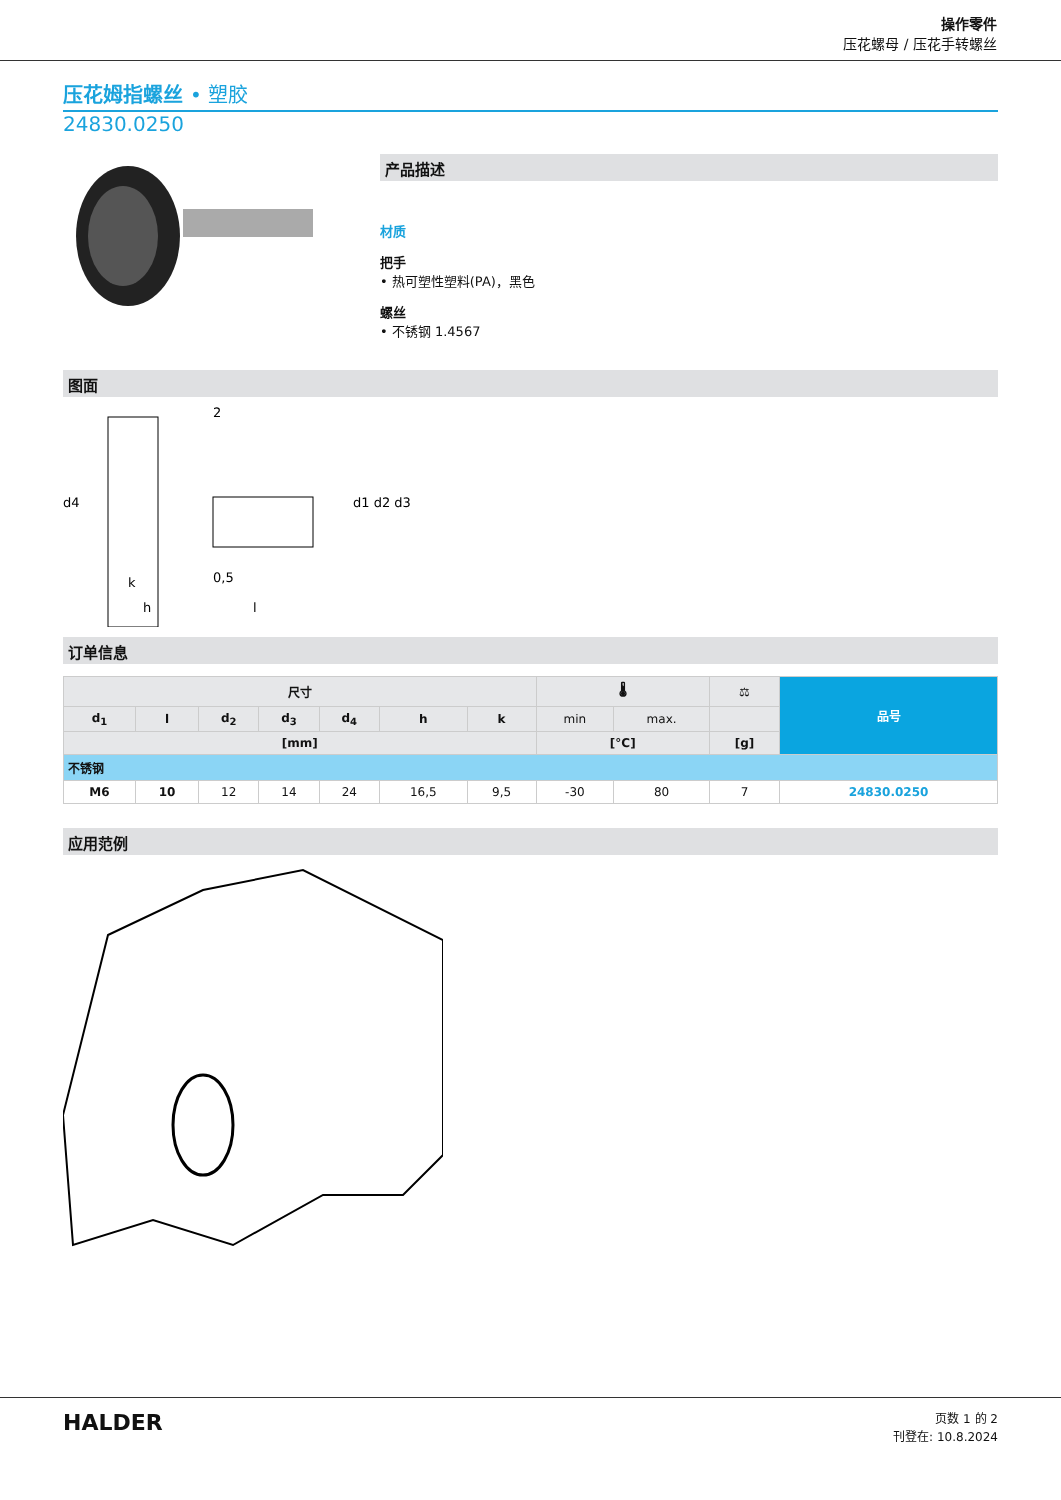操作零件
压花螺母 / 压花手转螺丝
压花姆指螺丝 • 塑胶
24830.0250
产品描述
材质
把手
• 热可塑性塑料(PA)，黑色
螺丝
• 不锈钢 1.4567
图面
2
k
0,5
h
l
d1 d2 d3
d4
订单信息
| 尺寸 | | | | | | | 🌡 | | ⚖ | 品号 |
| --- | --- | --- | --- | --- | --- | --- | --- | --- | --- | --- |
| d<sub>1</sub> | l | d<sub>2</sub> | d<sub>3</sub> | d<sub>4</sub> | h | k | min | max. | | |
| [mm] | | | | | | | [°C] | | [g] | |
| 不锈钢 | | | | | | | | | | |
| M6 | 10 | 12 | 14 | 24 | 16,5 | 9,5 | -30 | 80 | 7 | 24830.0250 |
应用范例
HALDER
页数 1 的 2
刊登在: 10.8.2024